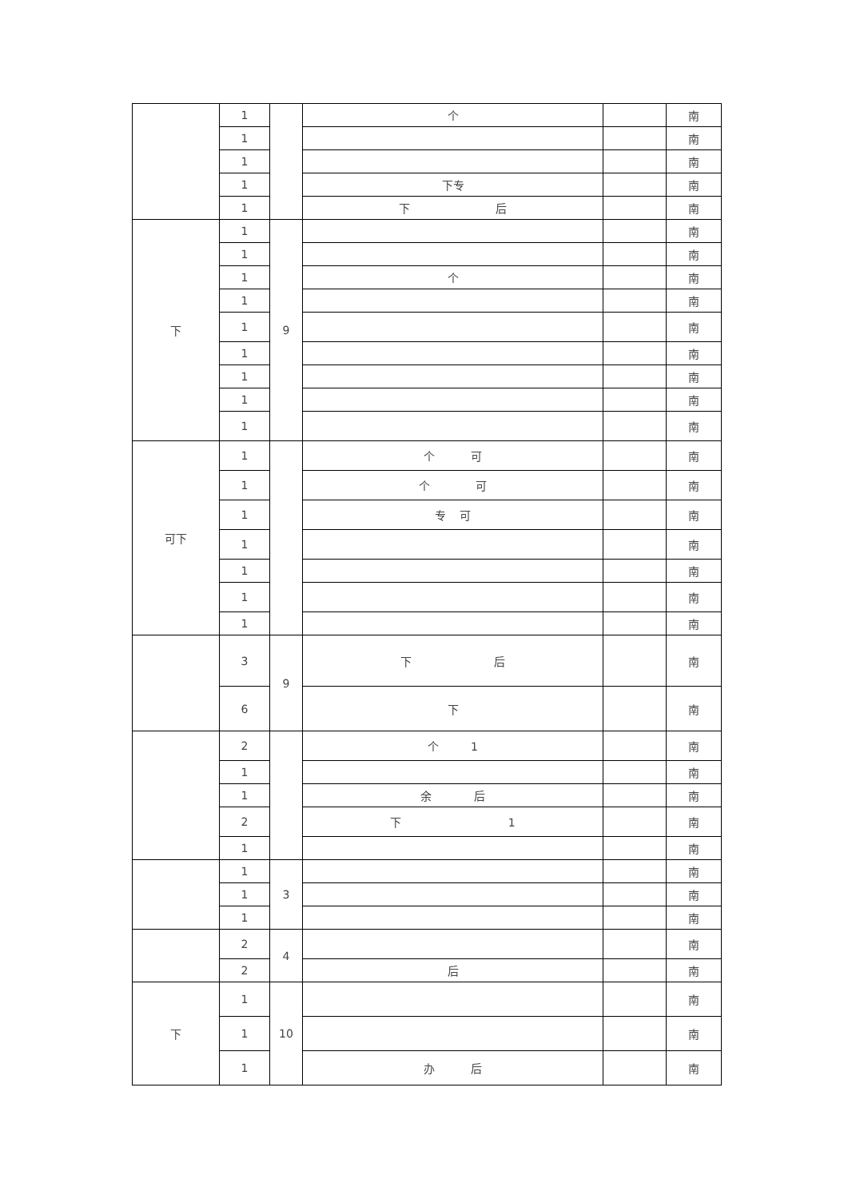| | 1 | | 个 | | 南 |
| | 1 | | | | 南 |
| | 1 | | | | 南 |
| | 1 | | 下专 | | 南 |
| | 1 | | 下 后 | | 南 |
| 下 | 1 | 9 | | | 南 |
| | 1 | | | | 南 |
| | 1 | | 个 | | 南 |
| | 1 | | | | 南 |
| | 1 | | | | 南 |
| | 1 | | | | 南 |
| | 1 | | | | 南 |
| | 1 | | | | 南 |
| | 1 | | | | 南 |
| 可下 | 1 | | 个 可 | | 南 |
| | 1 | | 个 可 | | 南 |
| | 1 | | 专 可 | | 南 |
| | 1 | | | | 南 |
| | 1 | | | | 南 |
| | 1 | | | | 南 |
| | 1 | | | | 南 |
| | 3 | 9 | 下 后 | | 南 |
| | 6 | | 下 | | 南 |
| | 2 | | 个 1 | | 南 |
| | 1 | | | | 南 |
| | 1 | | 余 后 | | 南 |
| | 2 | | 下 1 | | 南 |
| | 1 | | | | 南 |
| | 1 | 3 | | | 南 |
| | 1 | | | | 南 |
| | 1 | | | | 南 |
| | 2 | 4 | | | 南 |
| | 2 | | 后 | | 南 |
| 下 | 1 | 10 | | | 南 |
| | 1 | | | | 南 |
| | 1 | | 办 后 | | 南 |